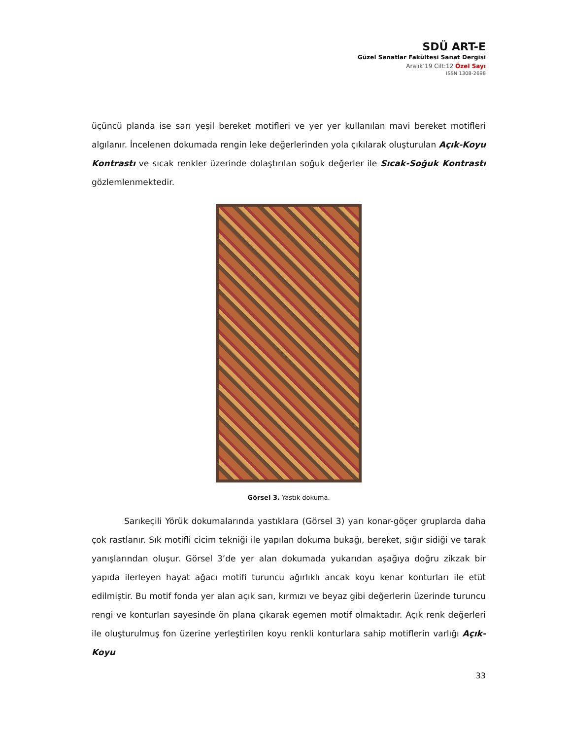SDÜ ART-E
Güzel Sanatlar Fakültesi Sanat Dergisi
Aralık’19 Cilt:12 Özel Sayı
ISSN 1308-2698
üçüncü planda ise sarı yeşil bereket motifleri ve yer yer kullanılan mavi bereket motifleri algılanır. İncelenen dokumada rengin leke değerlerinden yola çıkılarak oluşturulan Açık-Koyu Kontrastı ve sıcak renkler üzerinde dolaştırılan soğuk değerler ile Sıcak-Soğuk Kontrastı gözlemlenmektedir.
Görsel 3. Yastık dokuma.
Sarıkeçili Yörük dokumalarında yastıklara (Görsel 3) yarı konar-göçer gruplarda daha çok rastlanır. Sık motifli cicim tekniği ile yapılan dokuma bukağı, bereket, sığır sidiği ve tarak yanışlarından oluşur. Görsel 3’de yer alan dokumada yukarıdan aşağıya doğru zikzak bir yapıda ilerleyen hayat ağacı motifi turuncu ağırlıklı ancak koyu kenar konturları ile etüt edilmiştir. Bu motif fonda yer alan açık sarı, kırmızı ve beyaz gibi değerlerin üzerinde turuncu rengi ve konturları sayesinde ön plana çıkarak egemen motif olmaktadır. Açık renk değerleri ile oluşturulmuş fon üzerine yerleştirilen koyu renkli konturlara sahip motiflerin varlığı Açık-Koyu
33